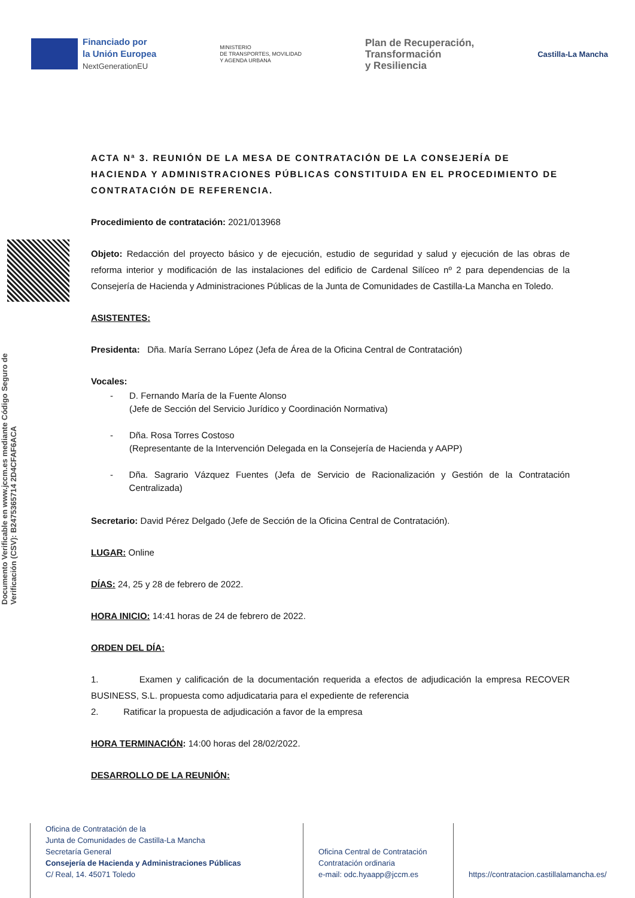Financiado por
la Unión Europea
NextGenerationEU
MINISTERIO
DE TRANSPORTES, MOVILIDAD
Y AGENDA URBANA
Plan de Recuperación,
Transformación
y Resiliencia
Castilla-La Mancha
Documento Verificable en www.jccm.es mediante Código Seguro de Verificación (CSV): B2475365714 2D4CFAF6ACA
ACTA Nª 3. REUNIÓN DE LA MESA DE CONTRATACIÓN DE LA CONSEJERÍA DE HACIENDA Y ADMINISTRACIONES PÚBLICAS CONSTITUIDA EN EL PROCEDIMIENTO DE CONTRATACIÓN DE REFERENCIA.
Procedimiento de contratación: 2021/013968
Objeto: Redacción del proyecto básico y de ejecución, estudio de seguridad y salud y ejecución de las obras de reforma interior y modificación de las instalaciones del edificio de Cardenal Silíceo nº 2 para dependencias de la Consejería de Hacienda y Administraciones Públicas de la Junta de Comunidades de Castilla-La Mancha en Toledo.
ASISTENTES:
Presidenta: Dña. María Serrano López (Jefa de Área de la Oficina Central de Contratación)
Vocales:
- D. Fernando María de la Fuente Alonso
(Jefe de Sección del Servicio Jurídico y Coordinación Normativa)
- Dña. Rosa Torres Costoso
(Representante de la Intervención Delegada en la Consejería de Hacienda y AAPP)
- Dña. Sagrario Vázquez Fuentes (Jefa de Servicio de Racionalización y Gestión de la Contratación Centralizada)
Secretario: David Pérez Delgado (Jefe de Sección de la Oficina Central de Contratación).
LUGAR: Online
DÍAS: 24, 25 y 28 de febrero de 2022.
HORA INICIO: 14:41 horas de 24 de febrero de 2022.
ORDEN DEL DÍA:
1. Examen y calificación de la documentación requerida a efectos de adjudicación la empresa RECOVER BUSINESS, S.L. propuesta como adjudicataria para el expediente de referencia
2. Ratificar la propuesta de adjudicación a favor de la empresa
HORA TERMINACIÓN: 14:00 horas del 28/02/2022.
DESARROLLO DE LA REUNIÓN:
Oficina de Contratación de la
Junta de Comunidades de Castilla-La Mancha
Secretaría General
Consejería de Hacienda y Administraciones Públicas
C/ Real, 14. 45071 Toledo
Oficina Central de Contratación
Contratación ordinaria
e-mail: odc.hyaapp@jccm.es
https://contratacion.castillalamancha.es/